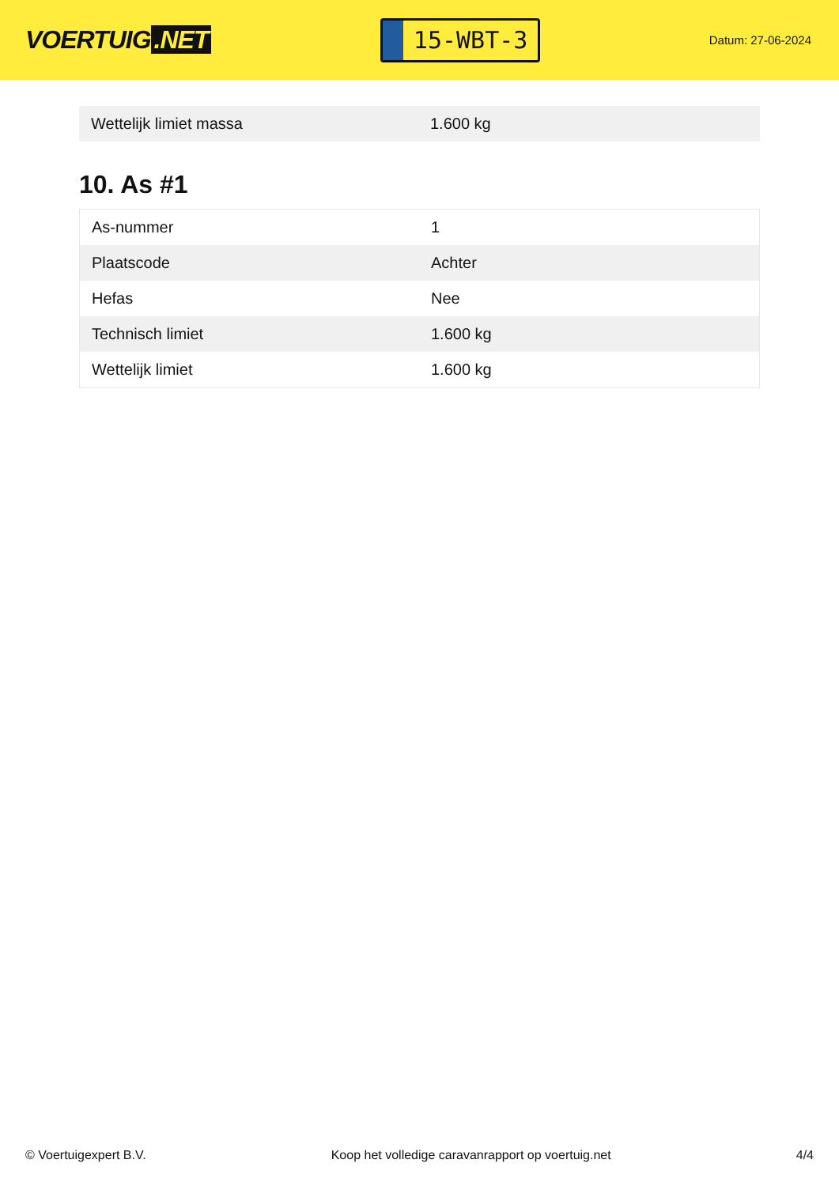VOERTUIG.NET
15-WBT-3
Datum: 27-06-2024
| Wettelijk limiet massa | 1.600 kg |
10. As #1
| As-nummer | 1 |
| Plaatscode | Achter |
| Hefas | Nee |
| Technisch limiet | 1.600 kg |
| Wettelijk limiet | 1.600 kg |
© Voertuigexpert B.V. Koop het volledige caravanrapport op voertuig.net 4/4